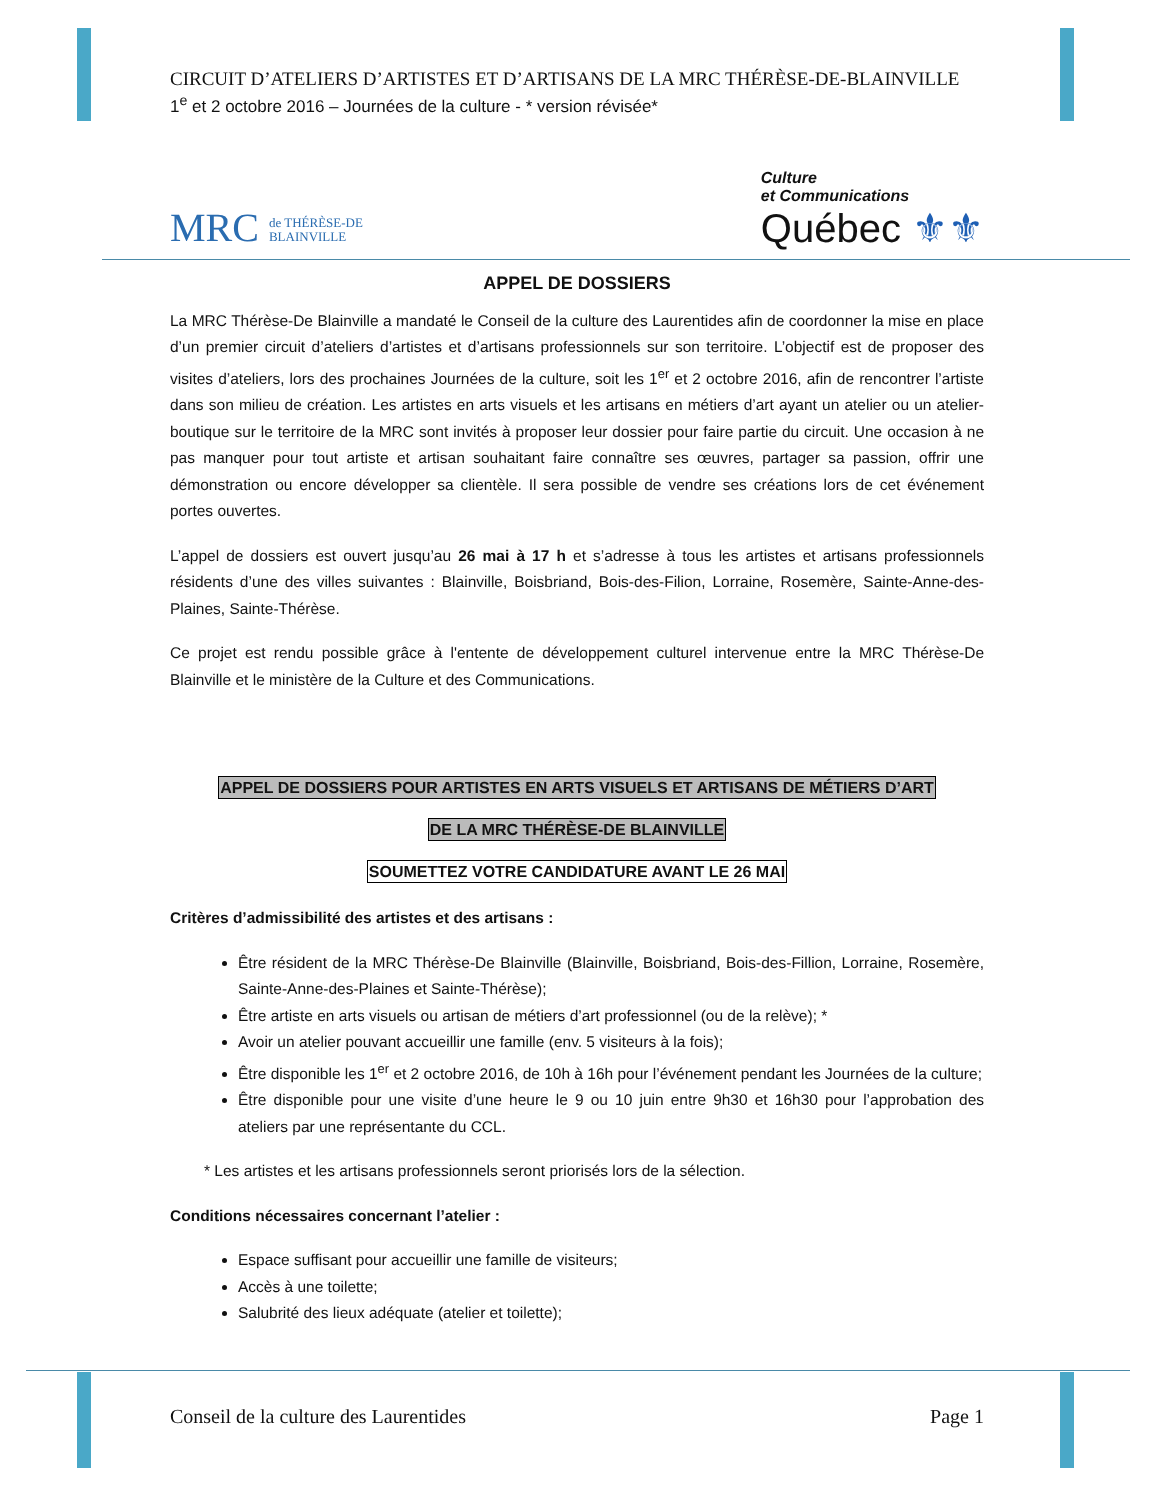CIRCUIT D’ATELIERS D’ARTISTES ET D’ARTISANS DE LA MRC THÉRÈSE-DE-BLAINVILLE
1<sup>e</sup> et 2 octobre 2016 – Journées de la culture - * version révisée*
MRC de THÉRÈSE-DE
BLAINVILLE
Culture
et Communications
Québec ⚜⚜
APPEL DE DOSSIERS
La MRC Thérèse-De Blainville a mandaté le Conseil de la culture des Laurentides afin de coordonner la mise en place d’un premier circuit d’ateliers d’artistes et d’artisans professionnels sur son territoire. L’objectif est de proposer des visites d’ateliers, lors des prochaines Journées de la culture, soit les 1<sup>er</sup> et 2 octobre 2016, afin de rencontrer l’artiste dans son milieu de création. Les artistes en arts visuels et les artisans en métiers d’art ayant un atelier ou un atelier-boutique sur le territoire de la MRC sont invités à proposer leur dossier pour faire partie du circuit. Une occasion à ne pas manquer pour tout artiste et artisan souhaitant faire connaître ses œuvres, partager sa passion, offrir une démonstration ou encore développer sa clientèle. Il sera possible de vendre ses créations lors de cet événement portes ouvertes.
L’appel de dossiers est ouvert jusqu’au 26 mai à 17 h et s’adresse à tous les artistes et artisans professionnels résidents d’une des villes suivantes : Blainville, Boisbriand, Bois-des-Filion, Lorraine, Rosemère, Sainte-Anne-des-Plaines, Sainte-Thérèse.
Ce projet est rendu possible grâce à l'entente de développement culturel intervenue entre la MRC Thérèse-De Blainville et le ministère de la Culture et des Communications.
APPEL DE DOSSIERS POUR ARTISTES EN ARTS VISUELS ET ARTISANS DE MÉTIERS D’ART
DE LA MRC THÉRÈSE-DE BLAINVILLE
SOUMETTEZ VOTRE CANDIDATURE AVANT LE 26 MAI
Critères d’admissibilité des artistes et des artisans :
Être résident de la MRC Thérèse-De Blainville (Blainville, Boisbriand, Bois-des-Fillion, Lorraine, Rosemère, Sainte-Anne-des-Plaines et Sainte-Thérèse);
Être artiste en arts visuels ou artisan de métiers d’art professionnel (ou de la relève); *
Avoir un atelier pouvant accueillir une famille (env. 5 visiteurs à la fois);
Être disponible les 1<sup>er</sup> et 2 octobre 2016, de 10h à 16h pour l’événement pendant les Journées de la culture;
Être disponible pour une visite d’une heure le 9 ou 10 juin entre 9h30 et 16h30 pour l’approbation des ateliers par une représentante du CCL.
* Les artistes et les artisans professionnels seront priorisés lors de la sélection.
Conditions nécessaires concernant l’atelier :
Espace suffisant pour accueillir une famille de visiteurs;
Accès à une toilette;
Salubrité des lieux adéquate (atelier et toilette);
Conseil de la culture des Laurentides Page 1